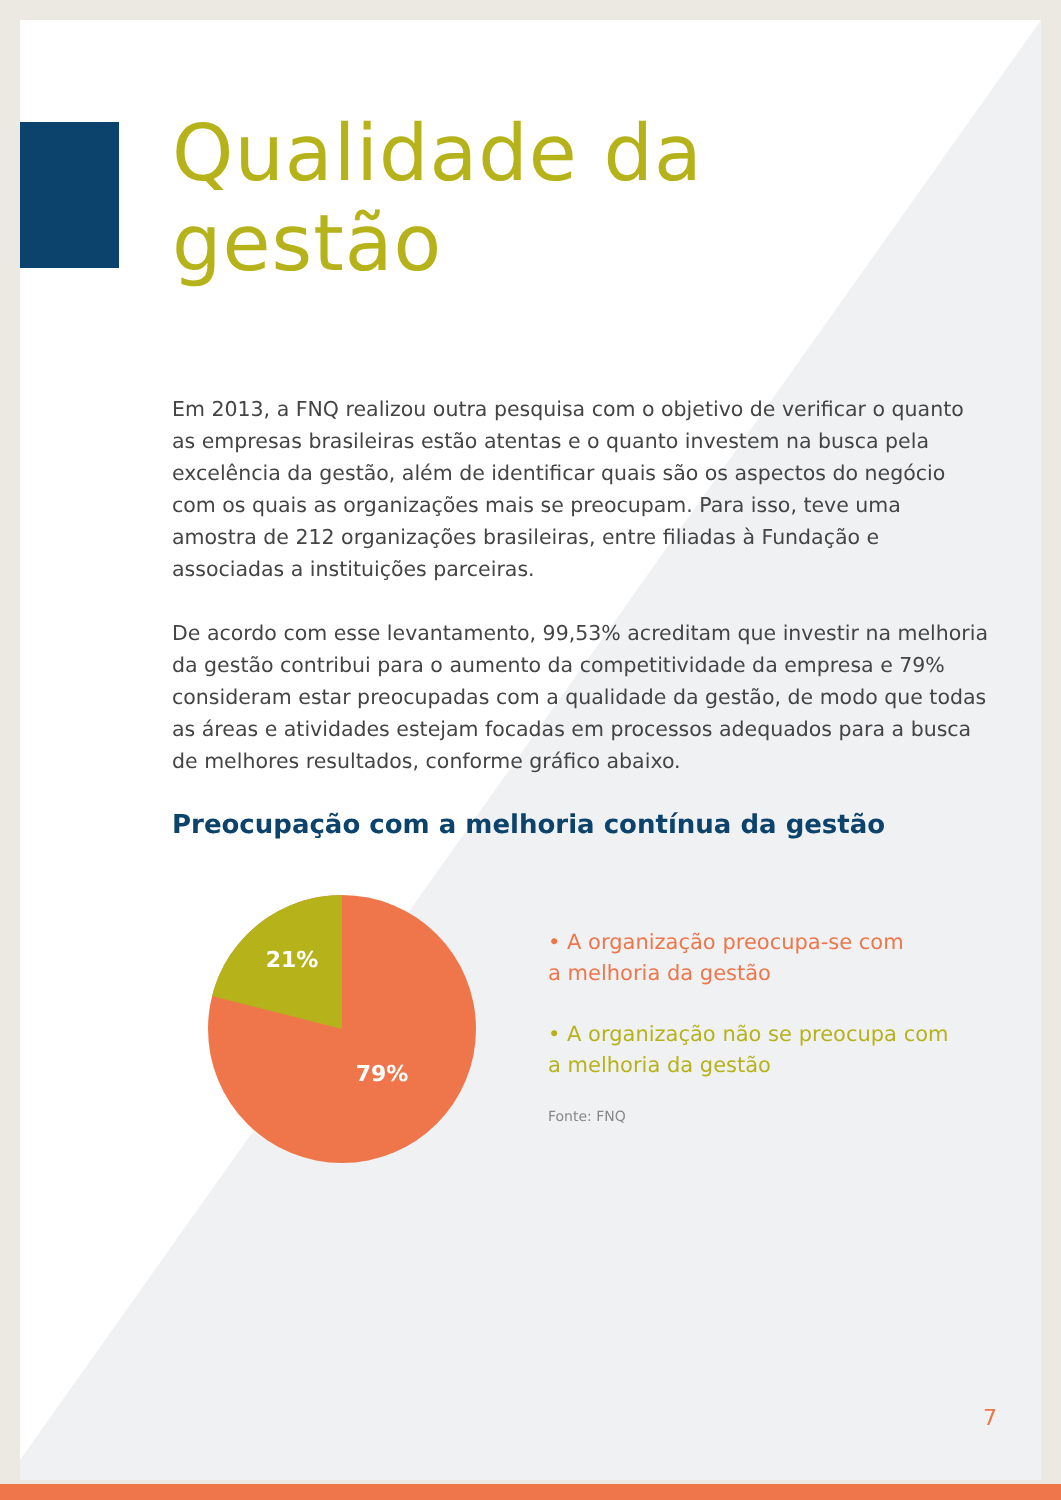Qualidade da gestão
Em 2013, a FNQ realizou outra pesquisa com o objetivo de verificar o quanto as empresas brasileiras estão atentas e o quanto investem na busca pela excelência da gestão, além de identificar quais são os aspectos do negócio com os quais as organizações mais se preocupam. Para isso, teve uma amostra de 212 organizações brasileiras, entre filiadas à Fundação e associadas a instituições parceiras.
De acordo com esse levantamento, 99,53% acreditam que investir na melhoria da gestão contribui para o aumento da competitividade da empresa e 79% consideram estar preocupadas com a qualidade da gestão, de modo que todas as áreas e atividades estejam focadas em processos adequados para a busca de melhores resultados, conforme gráfico abaixo.
Preocupação com a melhoria contínua da gestão
21%
79%
• A organização preocupa-se com
a melhoria da gestão
• A organização não se preocupa com
a melhoria da gestão
Fonte: FNQ
7